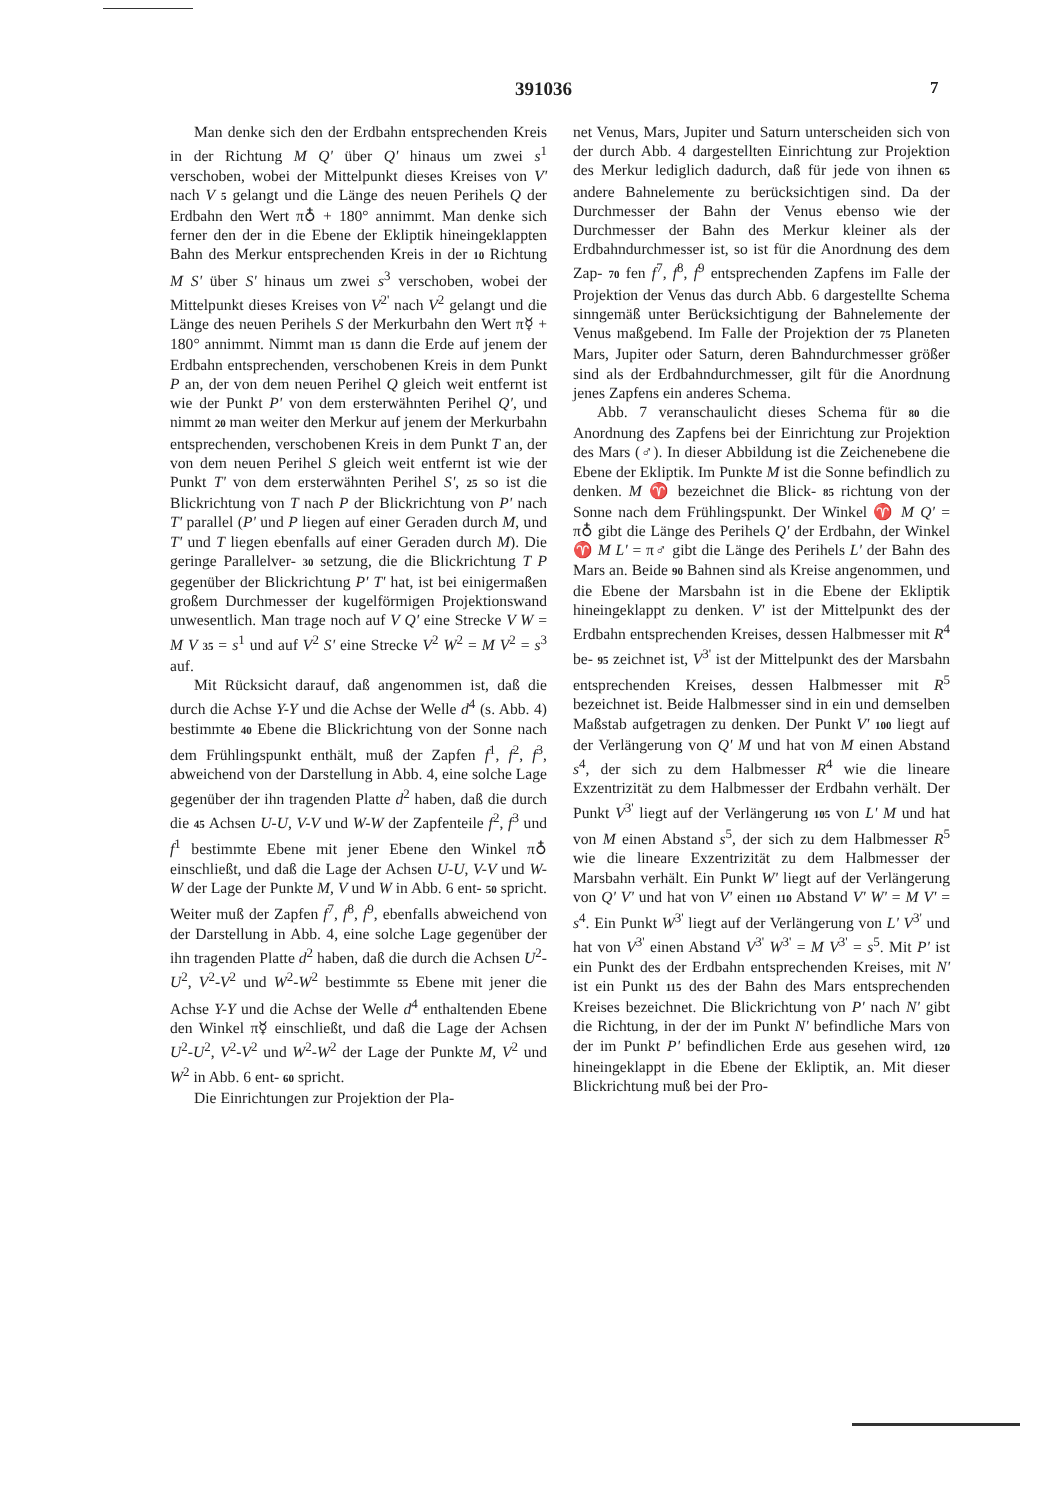391036 7
Man denke sich den der Erdbahn entsprechenden Kreis in der Richtung M Q' über Q' hinaus um zwei s<sup>1</sup> verschoben, wobei der Mittelpunkt dieses Kreises von V' nach V 5 gelangt und die Länge des neuen Perihels Q der Erdbahn den Wert π♁ + 180° annimmt. Man denke sich ferner den der in die Ebene der Ekliptik hineingeklappten Bahn des Merkur entsprechenden Kreis in der 10 Richtung M S' über S' hinaus um zwei s<sup>3</sup> verschoben, wobei der Mittelpunkt dieses Kreises von V<sup>2'</sup> nach V<sup>2</sup> gelangt und die Länge des neuen Perihels S der Merkurbahn den Wert π☿ + 180° annimmt. Nimmt man 15 dann die Erde auf jenem der Erdbahn entsprechenden, verschobenen Kreis in dem Punkt P an, der von dem neuen Perihel Q gleich weit entfernt ist wie der Punkt P' von dem ersterwähnten Perihel Q', und nimmt 20 man weiter den Merkur auf jenem der Merkurbahn entsprechenden, verschobenen Kreis in dem Punkt T an, der von dem neuen Perihel S gleich weit entfernt ist wie der Punkt T' von dem ersterwähnten Perihel S', 25 so ist die Blickrichtung von T nach P der Blickrichtung von P' nach T' parallel (P' und P liegen auf einer Geraden durch M, und T' und T liegen ebenfalls auf einer Geraden durch M). Die geringe Parallelver- 30 setzung, die die Blickrichtung T P gegenüber der Blickrichtung P' T' hat, ist bei einigermaßen großem Durchmesser der kugelförmigen Projektionswand unwesentlich. Man trage noch auf V Q' eine Strecke V W = M V 35 = s<sup>1</sup> und auf V<sup>2</sup> S' eine Strecke V<sup>2</sup> W<sup>2</sup> = M V<sup>2</sup> = s<sup>3</sup> auf.
Mit Rücksicht darauf, daß angenommen ist, daß die durch die Achse Y-Y und die Achse der Welle d<sup>4</sup> (s. Abb. 4) bestimmte 40 Ebene die Blickrichtung von der Sonne nach dem Frühlingspunkt enthält, muß der Zapfen f<sup>1</sup>, f<sup>2</sup>, f<sup>3</sup>, abweichend von der Darstellung in Abb. 4, eine solche Lage gegenüber der ihn tragenden Platte d<sup>2</sup> haben, daß die durch die 45 Achsen U-U, V-V und W-W der Zapfenteile f<sup>2</sup>, f<sup>3</sup> und f<sup>1</sup> bestimmte Ebene mit jener Ebene den Winkel π♁ einschließt, und daß die Lage der Achsen U-U, V-V und W-W der Lage der Punkte M, V und W in Abb. 6 ent- 50 spricht. Weiter muß der Zapfen f<sup>7</sup>, f<sup>8</sup>, f<sup>9</sup>, ebenfalls abweichend von der Darstellung in Abb. 4, eine solche Lage gegenüber der ihn tragenden Platte d<sup>2</sup> haben, daß die durch die Achsen U<sup>2</sup>-U<sup>2</sup>, V<sup>2</sup>-V<sup>2</sup> und W<sup>2</sup>-W<sup>2</sup> bestimmte 55 Ebene mit jener die Achse Y-Y und die Achse der Welle d<sup>4</sup> enthaltenden Ebene den Winkel π☿ einschließt, und daß die Lage der Achsen U<sup>2</sup>-U<sup>2</sup>, V<sup>2</sup>-V<sup>2</sup> und W<sup>2</sup>-W<sup>2</sup> der Lage der Punkte M, V<sup>2</sup> und W<sup>2</sup> in Abb. 6 ent- 60 spricht.
Die Einrichtungen zur Projektion der Pla-
net Venus, Mars, Jupiter und Saturn unterscheiden sich von der durch Abb. 4 dargestellten Einrichtung zur Projektion des Merkur lediglich dadurch, daß für jede von ihnen 65 andere Bahnelemente zu berücksichtigen sind. Da der Durchmesser der Bahn der Venus ebenso wie der Durchmesser der Bahn des Merkur kleiner als der Erdbahndurchmesser ist, so ist für die Anordnung des dem Zap- 70 fen f<sup>7</sup>, f<sup>8</sup>, f<sup>9</sup> entsprechenden Zapfens im Falle der Projektion der Venus das durch Abb. 6 dargestellte Schema sinngemäß unter Berücksichtigung der Bahnelemente der Venus maßgebend. Im Falle der Projektion der 75 Planeten Mars, Jupiter oder Saturn, deren Bahndurchmesser größer sind als der Erdbahndurchmesser, gilt für die Anordnung jenes Zapfens ein anderes Schema.
Abb. 7 veranschaulicht dieses Schema für 80 die Anordnung des Zapfens bei der Einrichtung zur Projektion des Mars (♂). In dieser Abbildung ist die Zeichenebene die Ebene der Ekliptik. Im Punkte M ist die Sonne befindlich zu denken. M ♈ bezeichnet die Blick- 85 richtung von der Sonne nach dem Frühlingspunkt. Der Winkel ♈ M Q' = π♁ gibt die Länge des Perihels Q' der Erdbahn, der Winkel ♈ M L' = π♂ gibt die Länge des Perihels L' der Bahn des Mars an. Beide 90 Bahnen sind als Kreise angenommen, und die Ebene der Marsbahn ist in die Ebene der Ekliptik hineingeklappt zu denken. V' ist der Mittelpunkt des der Erdbahn entsprechenden Kreises, dessen Halbmesser mit R<sup>4</sup> be- 95 zeichnet ist, V<sup>3'</sup> ist der Mittelpunkt des der Marsbahn entsprechenden Kreises, dessen Halbmesser mit R<sup>5</sup> bezeichnet ist. Beide Halbmesser sind in ein und demselben Maßstab aufgetragen zu denken. Der Punkt V' 100 liegt auf der Verlängerung von Q' M und hat von M einen Abstand s<sup>4</sup>, der sich zu dem Halbmesser R<sup>4</sup> wie die lineare Exzentrizität zu dem Halbmesser der Erdbahn verhält. Der Punkt V<sup>3'</sup> liegt auf der Verlängerung 105 von L' M und hat von M einen Abstand s<sup>5</sup>, der sich zu dem Halbmesser R<sup>5</sup> wie die lineare Exzentrizität zu dem Halbmesser der Marsbahn verhält. Ein Punkt W' liegt auf der Verlängerung von Q' V' und hat von V' einen 110 Abstand V' W' = M V' = s<sup>4</sup>. Ein Punkt W<sup>3'</sup> liegt auf der Verlängerung von L' V<sup>3'</sup> und hat von V<sup>3'</sup> einen Abstand V<sup>3'</sup> W<sup>3'</sup> = M V<sup>3'</sup> = s<sup>5</sup>. Mit P' ist ein Punkt des der Erdbahn entsprechenden Kreises, mit N' ist ein Punkt 115 des der Bahn des Mars entsprechenden Kreises bezeichnet. Die Blickrichtung von P' nach N' gibt die Richtung, in der der im Punkt N' befindliche Mars von der im Punkt P' befindlichen Erde aus gesehen wird, 120 hineingeklappt in die Ebene der Ekliptik, an. Mit dieser Blickrichtung muß bei der Pro-